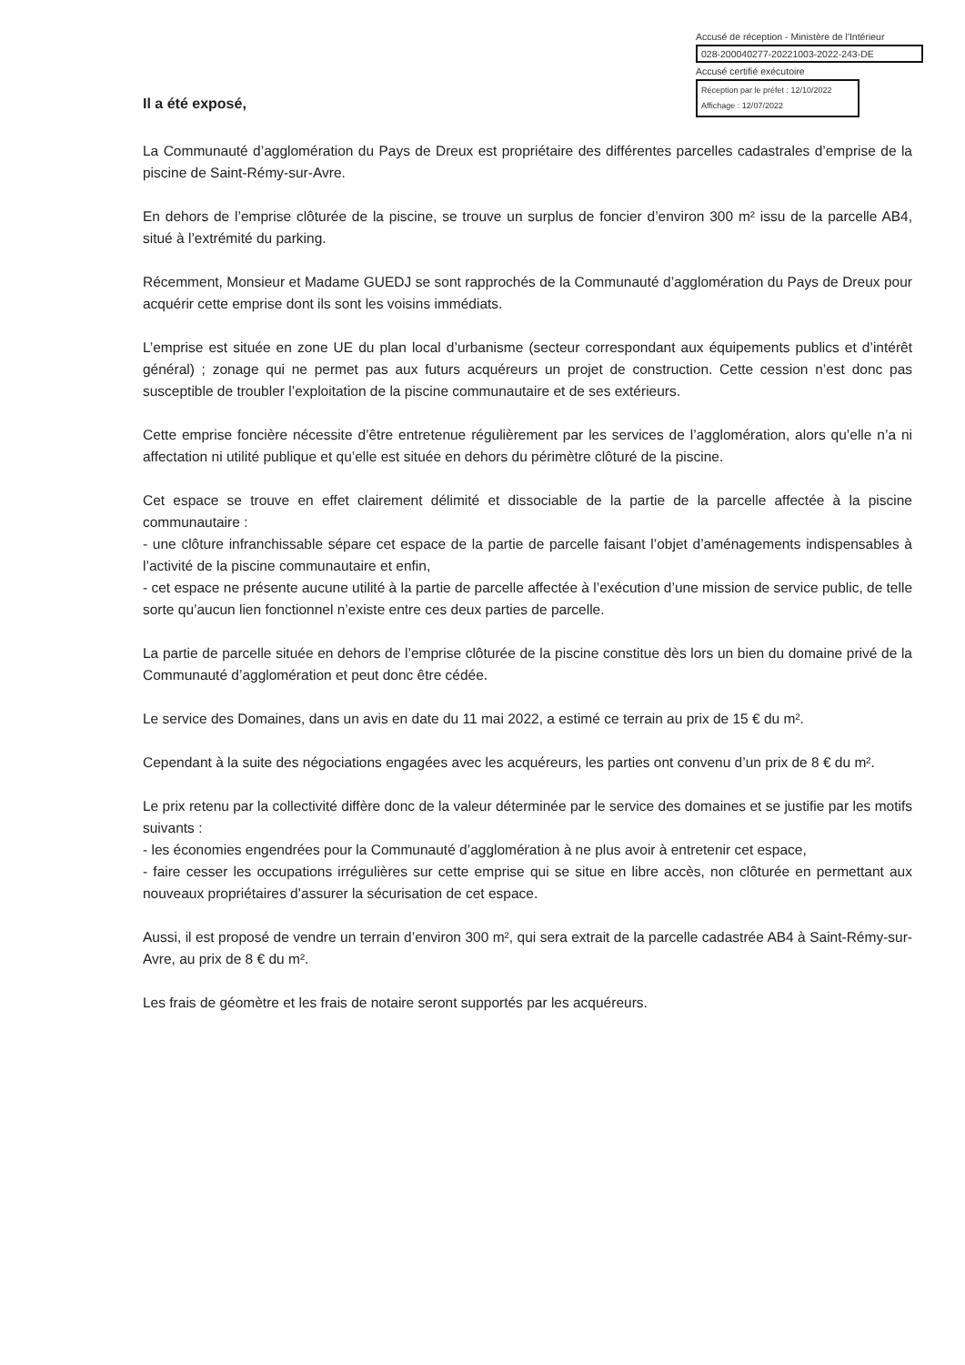Accusé de réception - Ministère de l'Intérieur
028-200040277-20221003-2022-243-DE
Accusé certifié exécutoire
Réception par le préfet : 12/10/2022
Affichage : 12/07/2022
Il a été exposé,
La Communauté d’agglomération du Pays de Dreux est propriétaire des différentes parcelles cadastrales d’emprise de la piscine de Saint-Rémy-sur-Avre.
En dehors de l’emprise clôturée de la piscine, se trouve un surplus de foncier d’environ 300 m² issu de la parcelle AB4, situé à l’extrémité du parking.
Récemment, Monsieur et Madame GUEDJ se sont rapprochés de la Communauté d’agglomération du Pays de Dreux pour acquérir cette emprise dont ils sont les voisins immédiats.
L’emprise est située en zone UE du plan local d’urbanisme (secteur correspondant aux équipements publics et d’intérêt général) ; zonage qui ne permet pas aux futurs acquéreurs un projet de construction. Cette cession n’est donc pas susceptible de troubler l’exploitation de la piscine communautaire et de ses extérieurs.
Cette emprise foncière nécessite d’être entretenue régulièrement par les services de l’agglomération, alors qu’elle n’a ni affectation ni utilité publique et qu’elle est située en dehors du périmètre clôturé de la piscine.
Cet espace se trouve en effet clairement délimité et dissociable de la partie de la parcelle affectée à la piscine communautaire :
- une clôture infranchissable sépare cet espace de la partie de parcelle faisant l’objet d’aménagements indispensables à l’activité de la piscine communautaire et enfin,
- cet espace ne présente aucune utilité à la partie de parcelle affectée à l’exécution d’une mission de service public, de telle sorte qu’aucun lien fonctionnel n’existe entre ces deux parties de parcelle.
La partie de parcelle située en dehors de l’emprise clôturée de la piscine constitue dès lors un bien du domaine privé de la Communauté d’agglomération et peut donc être cédée.
Le service des Domaines, dans un avis en date du 11 mai 2022, a estimé ce terrain au prix de 15 € du m².
Cependant à la suite des négociations engagées avec les acquéreurs, les parties ont convenu d’un prix de 8 € du m².
Le prix retenu par la collectivité diffère donc de la valeur déterminée par le service des domaines et se justifie par les motifs suivants :
- les économies engendrées pour la Communauté d’agglomération à ne plus avoir à entretenir cet espace,
- faire cesser les occupations irrégulières sur cette emprise qui se situe en libre accès, non clôturée en permettant aux nouveaux propriétaires d’assurer la sécurisation de cet espace.
Aussi, il est proposé de vendre un terrain d’environ 300 m², qui sera extrait de la parcelle cadastrée AB4 à Saint-Rémy-sur-Avre, au prix de 8 € du m².
Les frais de géomètre et les frais de notaire seront supportés par les acquéreurs.